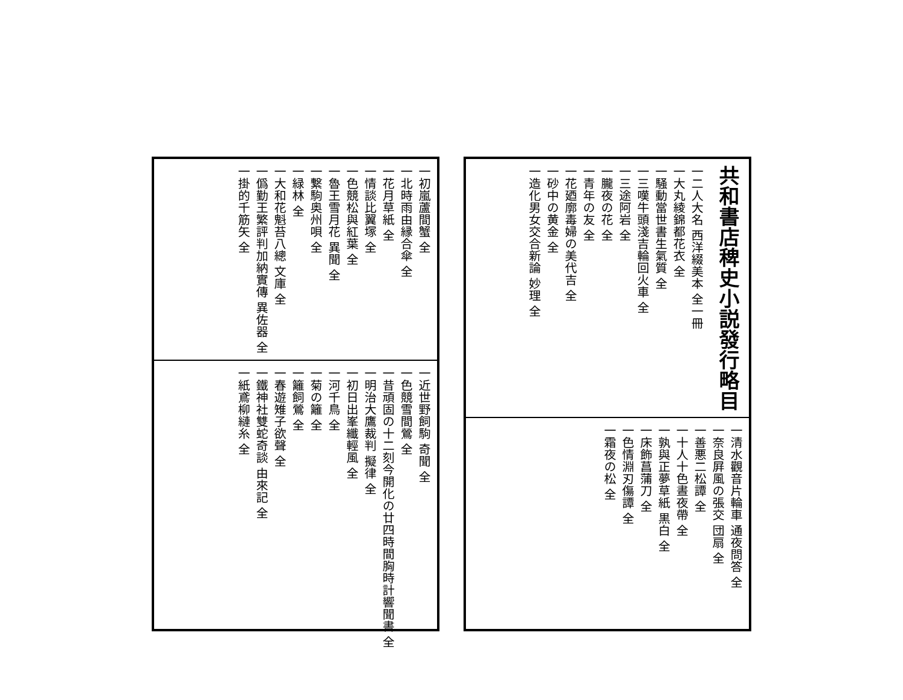共和書店稗史小説發行略目
一二人大名 西洋綴美本 全一冊
一大丸綾錦都花衣 全
一騒動當世書生氣質 全
一三嘆牛頭淺吉輪回火車 全
一三途阿岩 全
一朧夜の花 全
一青年の友 全
一花廼廓毒婦の美代吉 全
一砂中の黄金 全
一造化男女交合新論 妙理 全
一清水觀音片輪車 通夜問答 全
一奈良屛風の張交 団扇 全
一善悪二松譚 全
一十人十色晝夜帶 全
一孰與正夢草紙 黒白 全
一床飾菖蒲刀 全
一色情淵刃傷譚 全
一霜夜の松 全
一初嵐蘆間蟹 全
一北時雨由縁合傘 全
一花月草紙 全
一情談比翼塚 全
一色競松與紅葉 全
一魯王雪月花 異聞 全
一繋駒奥州唄 全
一緑林 全
一大和花魁苔八總 文庫 全
一僞勤王繁評判加納實傳 異佐器 全
一掛的千筋矢 全
一近世野飼駒 奇聞 全
一色競雪間鶯 全
一昔頑固の十二刻今開化の廿四時間胸時計響聞書 全
一明治大鷹裁判 擬律 全
一初日出峯纖輕風 全
一河千鳥 全
一菊の籬 全
一籬飼鶯 全
一春遊雉子欲聲 全
一鐵神社雙蛇奇談 由來記 全
一紙鳶柳縺糸 全